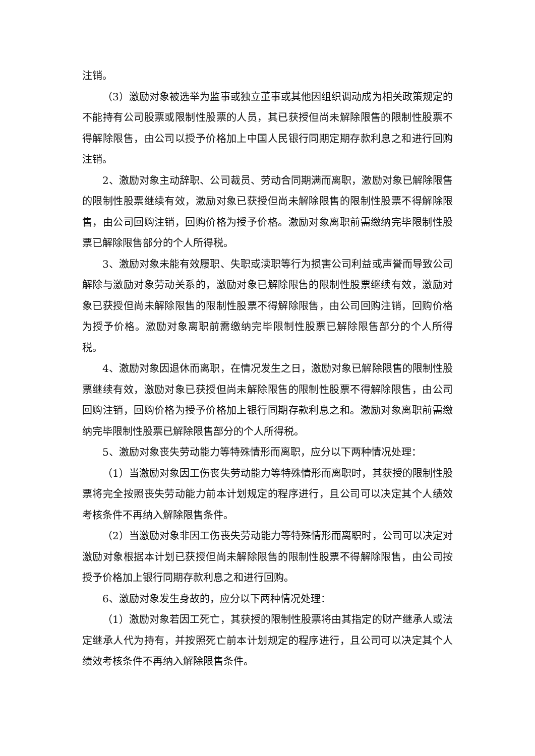注销。
（3）激励对象被选举为监事或独立董事或其他因组织调动成为相关政策规定的不能持有公司股票或限制性股票的人员，其已获授但尚未解除限售的限制性股票不得解除限售，由公司以授予价格加上中国人民银行同期定期存款利息之和进行回购注销。
2、激励对象主动辞职、公司裁员、劳动合同期满而离职，激励对象已解除限售的限制性股票继续有效，激励对象已获授但尚未解除限售的限制性股票不得解除限售，由公司回购注销，回购价格为授予价格。激励对象离职前需缴纳完毕限制性股票已解除限售部分的个人所得税。
3、激励对象未能有效履职、失职或渎职等行为损害公司利益或声誉而导致公司解除与激励对象劳动关系的，激励对象已解除限售的限制性股票继续有效，激励对象已获授但尚未解除限售的限制性股票不得解除限售，由公司回购注销，回购价格为授予价格。激励对象离职前需缴纳完毕限制性股票已解除限售部分的个人所得税。
4、激励对象因退休而离职，在情况发生之日，激励对象已解除限售的限制性股票继续有效，激励对象已获授但尚未解除限售的限制性股票不得解除限售，由公司回购注销，回购价格为授予价格加上银行同期存款利息之和。激励对象离职前需缴纳完毕限制性股票已解除限售部分的个人所得税。
5、激励对象丧失劳动能力等特殊情形而离职，应分以下两种情况处理：
（1）当激励对象因工伤丧失劳动能力等特殊情形而离职时，其获授的限制性股票将完全按照丧失劳动能力前本计划规定的程序进行，且公司可以决定其个人绩效考核条件不再纳入解除限售条件。
（2）当激励对象非因工伤丧失劳动能力等特殊情形而离职时，公司可以决定对激励对象根据本计划已获授但尚未解除限售的限制性股票不得解除限售，由公司按授予价格加上银行同期存款利息之和进行回购。
6、激励对象发生身故的，应分以下两种情况处理：
（1）激励对象若因工死亡，其获授的限制性股票将由其指定的财产继承人或法定继承人代为持有，并按照死亡前本计划规定的程序进行，且公司可以决定其个人绩效考核条件不再纳入解除限售条件。